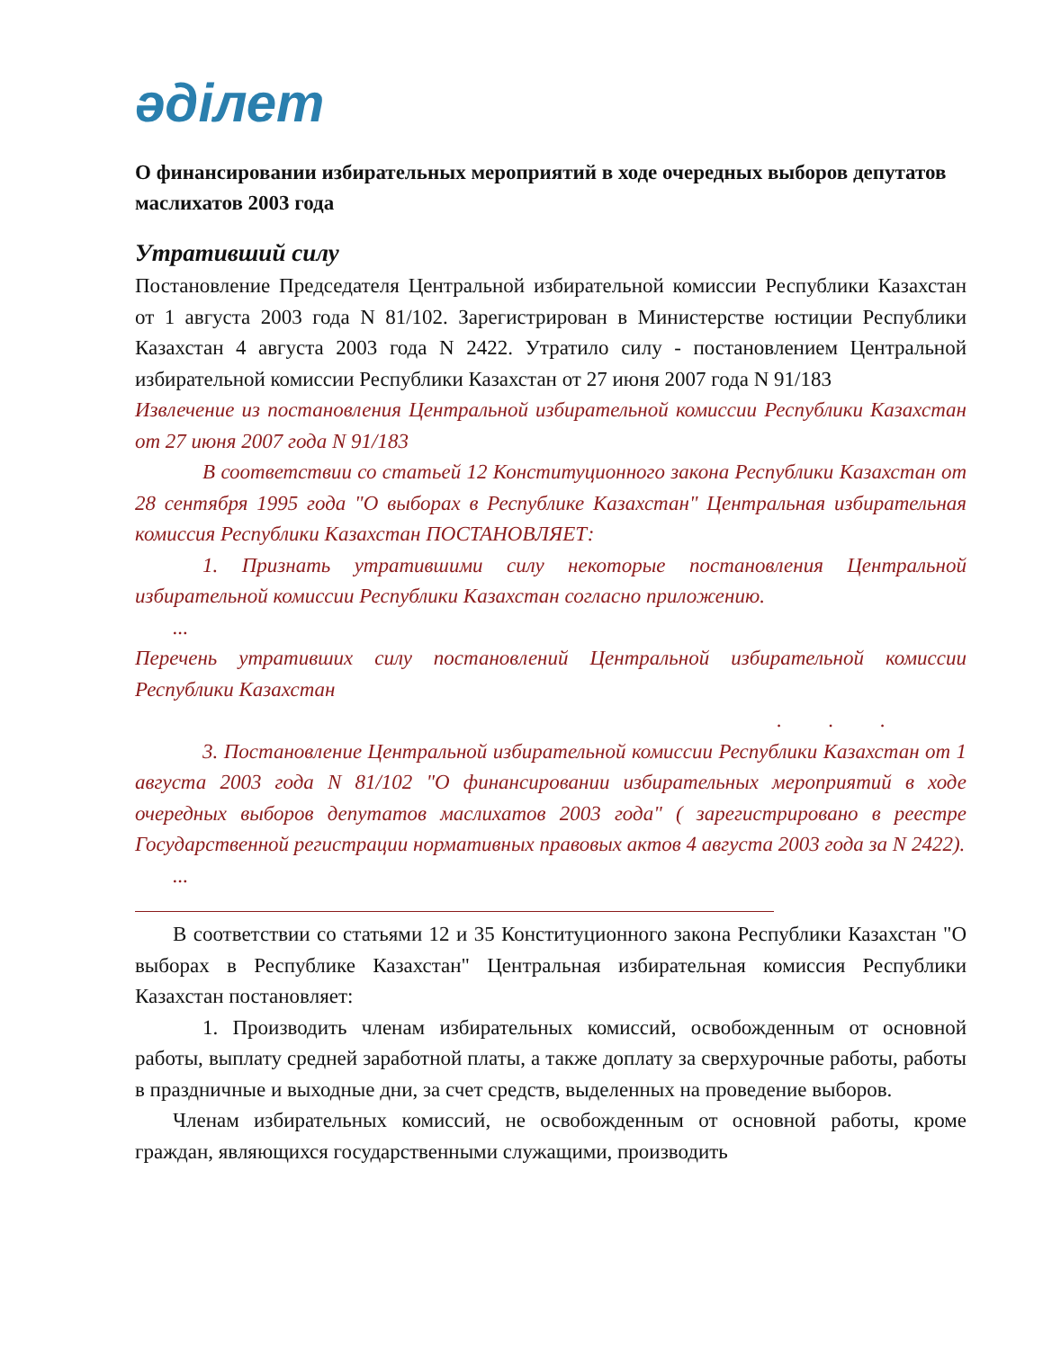әділет
О финансировании избирательных мероприятий в ходе очередных выборов депутатов маслихатов 2003 года
Утративший силу
Постановление Председателя Центральной избирательной комиссии Республики Казахстан от 1 августа 2003 года N 81/102. Зарегистрирован в Министерстве юстиции Республики Казахстан 4 августа 2003 года N 2422. Утратило силу - постановлением Центральной избирательной комиссии Республики Казахстан от 27 июня 2007 года N 91/183
Извлечение из постановления Центральной избирательной комиссии Республики Казахстан от 27 июня 2007 года N 91/183
В соответствии со статьей 12 Конституционного закона Республики Казахстан от 28 сентября 1995 года "О выборах в Республике Казахстан" Центральная избирательная комиссия Республики Казахстан ПОСТАНОВЛЯЕТ:
1. Признать утратившими силу некоторые постановления Центральной избирательной комиссии Республики Казахстан согласно приложению.
...
Перечень утративших силу постановлений Центральной избирательной комиссии Республики Казахстан
. . .
3. Постановление Центральной избирательной комиссии Республики Казахстан от 1 августа 2003 года N 81/102 "О финансировании избирательных мероприятий в ходе очередных выборов депутатов маслихатов 2003 года" ( зарегистрировано в реестре Государственной регистрации нормативных правовых актов 4 августа 2003 года за N 2422).
...
В соответствии со статьями 12 и 35 Конституционного закона Республики Казахстан "О выборах в Республике Казахстан" Центральная избирательная комиссия Республики Казахстан постановляет:
1. Производить членам избирательных комиссий, освобожденным от основной работы, выплату средней заработной платы, а также доплату за сверхурочные работы, работы в праздничные и выходные дни, за счет средств, выделенных на проведение выборов.
Членам избирательных комиссий, не освобожденным от основной работы, кроме граждан, являющихся государственными служащими, производить